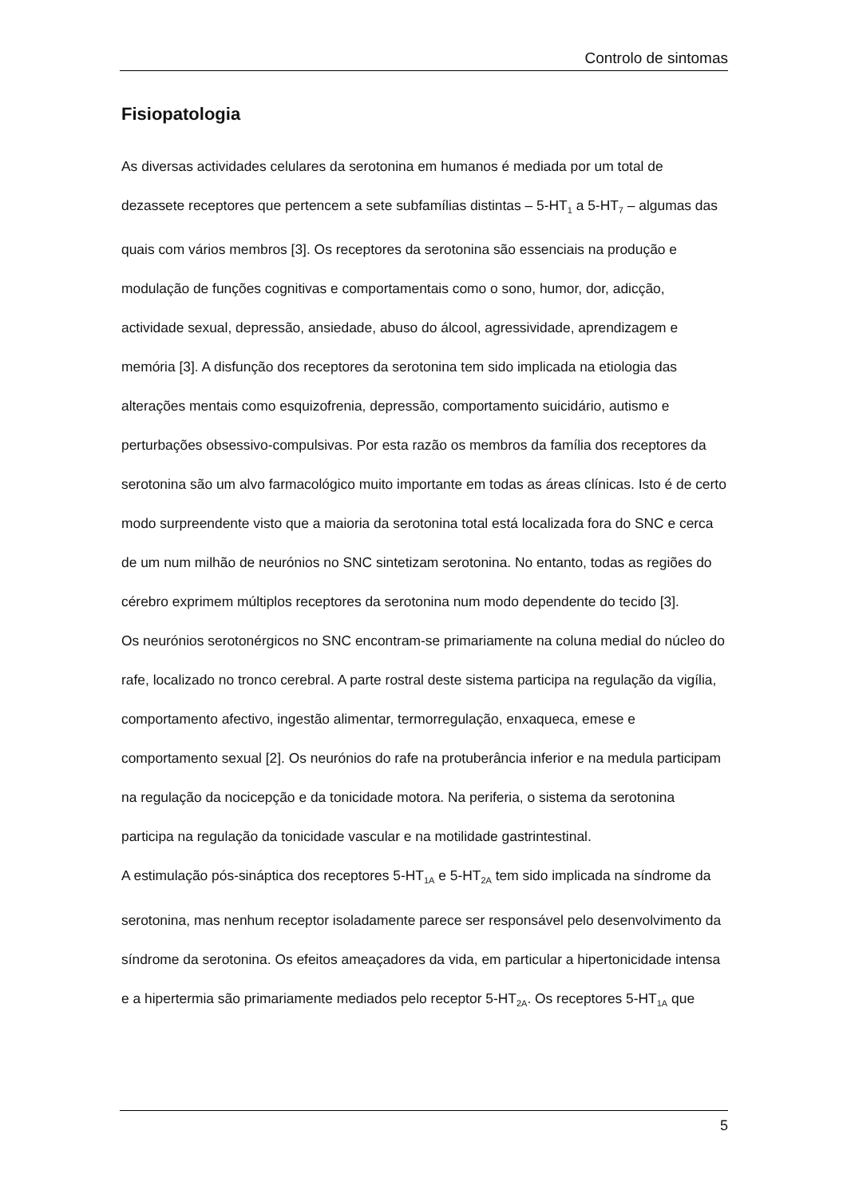Controlo de sintomas
Fisiopatologia
As diversas actividades celulares da serotonina em humanos é mediada por um total de dezassete receptores que pertencem a sete subfamílias distintas – 5-HT<sub>1</sub> a 5-HT<sub>7</sub> – algumas das quais com vários membros [3]. Os receptores da serotonina são essenciais na produção e modulação de funções cognitivas e comportamentais como o sono, humor, dor, adicção, actividade sexual, depressão, ansiedade, abuso do álcool, agressividade, aprendizagem e memória [3]. A disfunção dos receptores da serotonina tem sido implicada na etiologia das alterações mentais como esquizofrenia, depressão, comportamento suicidário, autismo e perturbações obsessivo-compulsivas. Por esta razão os membros da família dos receptores da serotonina são um alvo farmacológico muito importante em todas as áreas clínicas. Isto é de certo modo surpreendente visto que a maioria da serotonina total está localizada fora do SNC e cerca de um num milhão de neurónios no SNC sintetizam serotonina. No entanto, todas as regiões do cérebro exprimem múltiplos receptores da serotonina num modo dependente do tecido [3].
Os neurónios serotonérgicos no SNC encontram-se primariamente na coluna medial do núcleo do rafe, localizado no tronco cerebral. A parte rostral deste sistema participa na regulação da vigília, comportamento afectivo, ingestão alimentar, termorregulação, enxaqueca, emese e comportamento sexual [2]. Os neurónios do rafe na protuberância inferior e na medula participam na regulação da nocicepção e da tonicidade motora. Na periferia, o sistema da serotonina participa na regulação da tonicidade vascular e na motilidade gastrintestinal.
A estimulação pós-sináptica dos receptores 5-HT<sub>1A</sub> e 5-HT<sub>2A</sub> tem sido implicada na síndrome da serotonina, mas nenhum receptor isoladamente parece ser responsável pelo desenvolvimento da síndrome da serotonina. Os efeitos ameaçadores da vida, em particular a hipertonicidade intensa e a hipertermia são primariamente mediados pelo receptor 5-HT<sub>2A</sub>. Os receptores 5-HT<sub>1A</sub> que
5